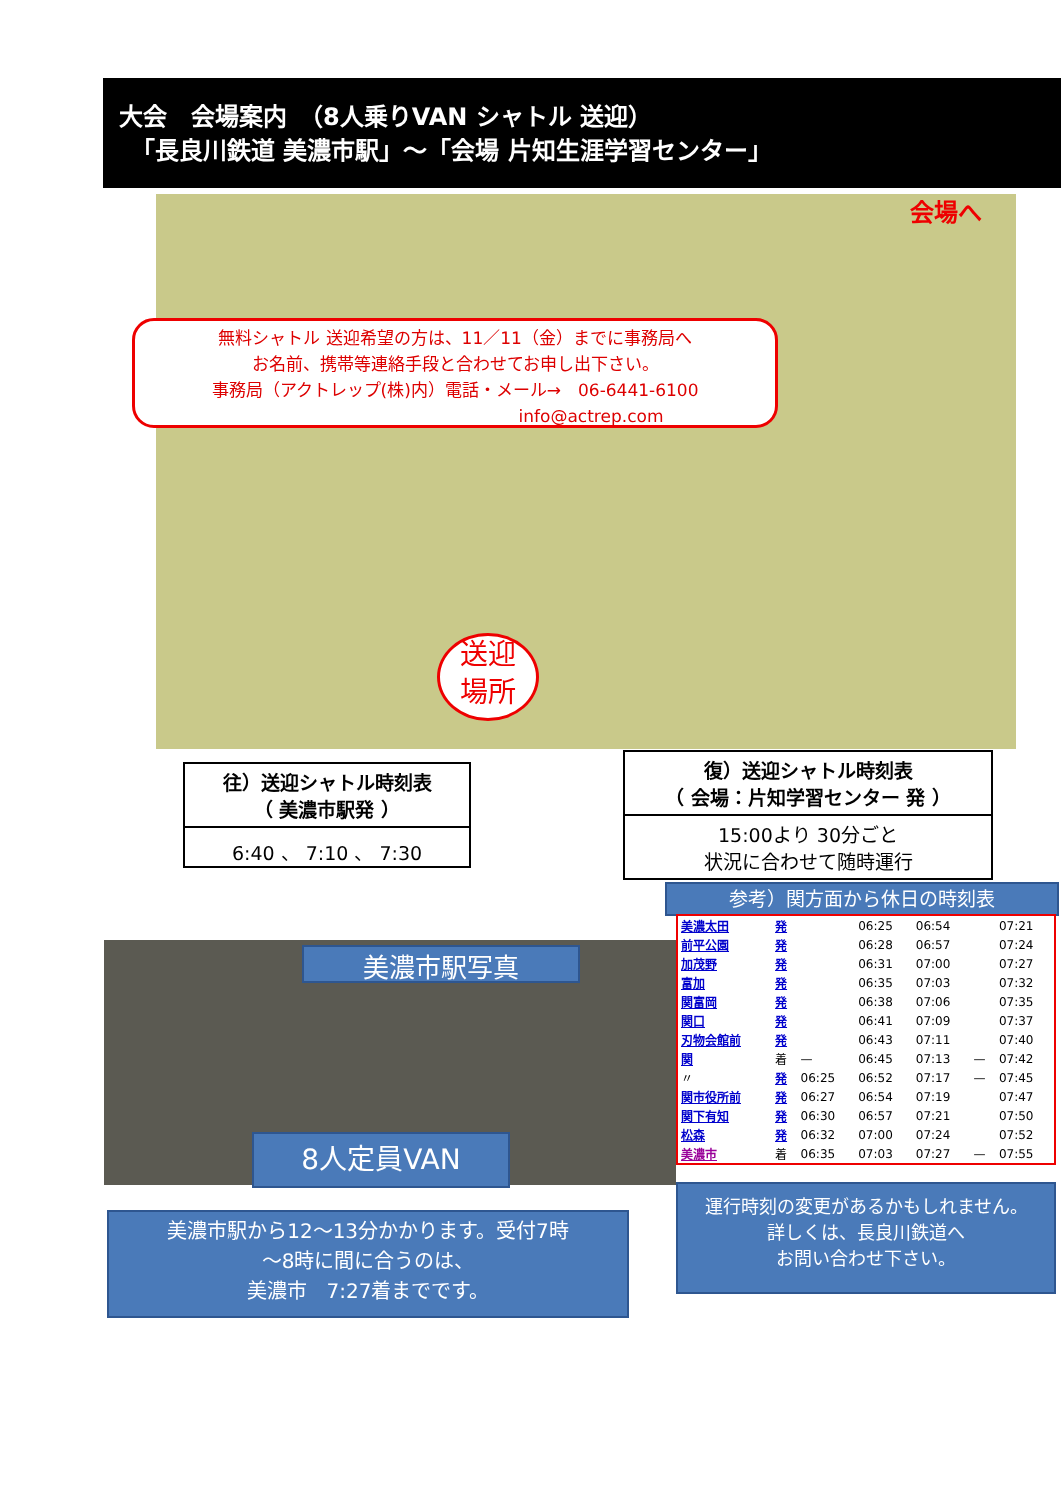大会　会場案内　（8人乗りVAN シャトル 送迎）
　「長良川鉄道 美濃市駅」～「会場 片知生涯学習センター」
会場へ
無料シャトル 送迎希望の方は、11／11（金）までに事務局へ
お名前、携帯等連絡手段と合わせてお申し出下さい。
事務局（アクトレップ(株)内）電話・メール→　06-6441-6100
　　　　　　　　　　　　　　　　info@actrep.com
送迎
場所
往）送迎シャトル時刻表
（ 美濃市駅発 ）
6:40 、 7:10 、 7:30
復）送迎シャトル時刻表
（ 会場：片知学習センター 発 ）
15:00より 30分ごと
状況に合わせて随時運行
参考）関方面から休日の時刻表
美濃市駅写真
8人定員VAN
美濃市駅から12～13分かかります。受付7時
～8時に間に合うのは、
美濃市　7:27着までです。
運行時刻の変更があるかもしれません。
詳しくは、長良川鉄道へ
お問い合わせ下さい。
| 美濃太田 | 発 | | 06:25 | 06:54 | | 07:21 |
| 前平公園 | 発 | | 06:28 | 06:57 | | 07:24 |
| 加茂野 | 発 | | 06:31 | 07:00 | | 07:27 |
| 富加 | 発 | | 06:35 | 07:03 | | 07:32 |
| 関富岡 | 発 | | 06:38 | 07:06 | | 07:35 |
| 関口 | 発 | | 06:41 | 07:09 | | 07:37 |
| 刃物会館前 | 発 | | 06:43 | 07:11 | | 07:40 |
| 関 | 着 | — | 06:45 | 07:13 | — | 07:42 |
| 〃 | 発 | 06:25 | 06:52 | 07:17 | — | 07:45 |
| 関市役所前 | 発 | 06:27 | 06:54 | 07:19 | | 07:47 |
| 関下有知 | 発 | 06:30 | 06:57 | 07:21 | | 07:50 |
| 松森 | 発 | 06:32 | 07:00 | 07:24 | | 07:52 |
| 美濃市 | 着 | 06:35 | 07:03 | 07:27 | — | 07:55 |